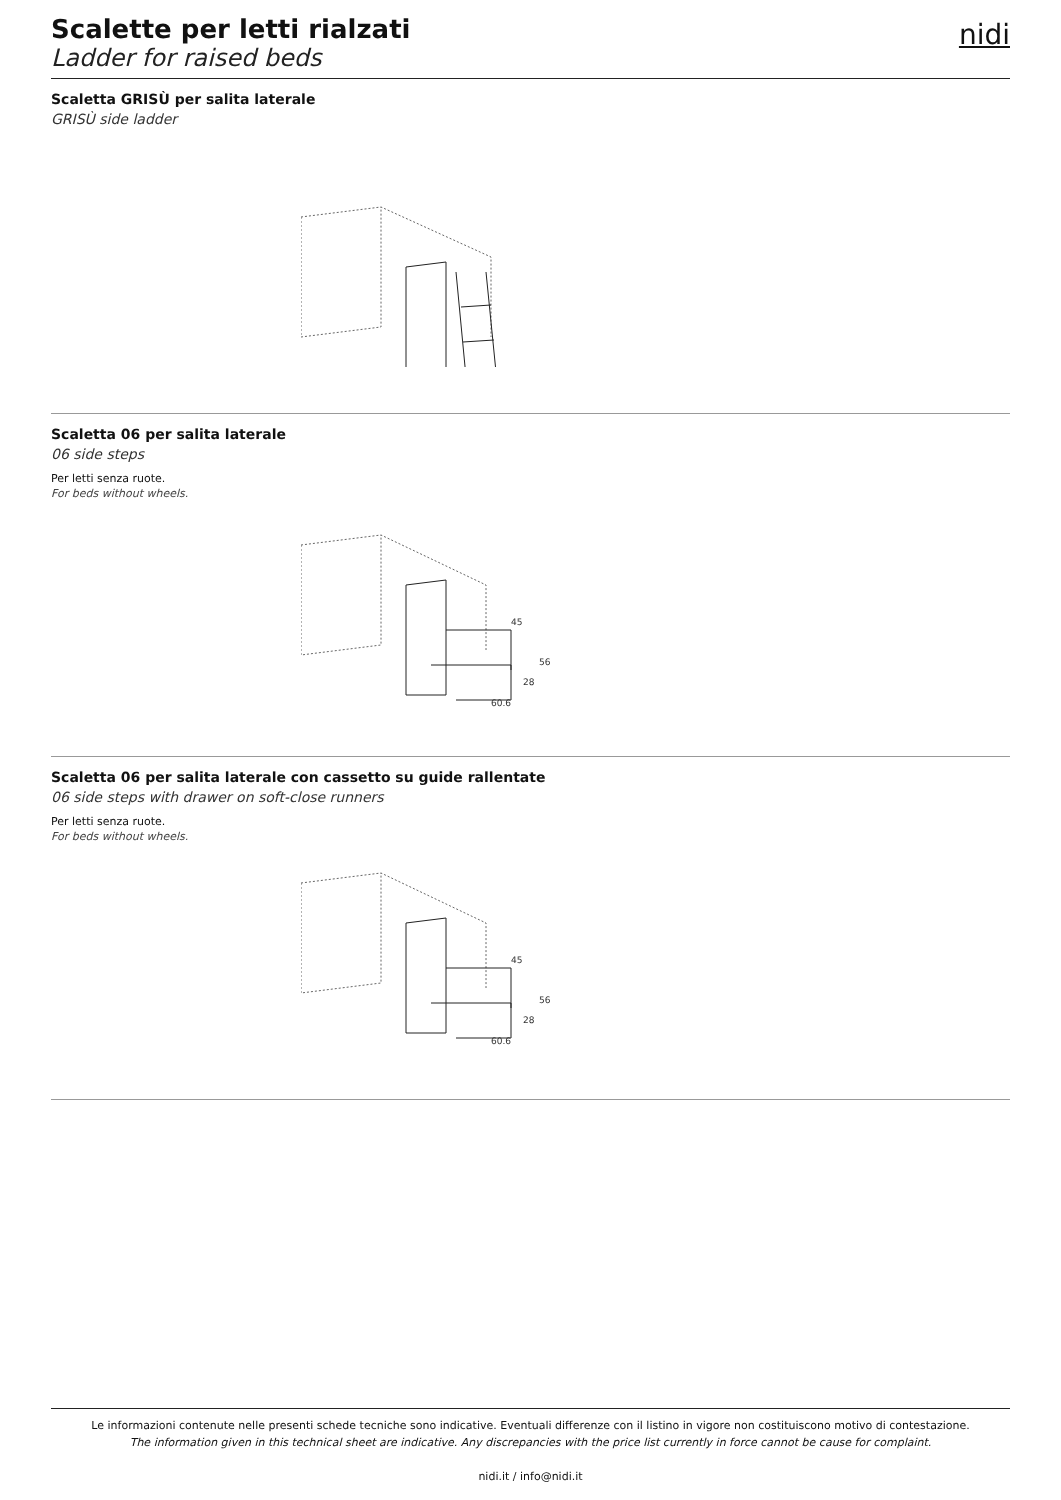Scalette per letti rialzati
Ladder for raised beds
nidi
Scaletta GRISÙ per salita laterale
GRISÙ side ladder
Scaletta 06 per salita laterale
06 side steps
Per letti senza ruote.
For beds without wheels.
45
56
28
60.6
Scaletta 06 per salita laterale con cassetto su guide rallentate
06 side steps with drawer on soft-close runners
Per letti senza ruote.
For beds without wheels.
45
56
28
60.6
Le informazioni contenute nelle presenti schede tecniche sono indicative. Eventuali differenze con il listino in vigore non costituiscono motivo di contestazione.
The information given in this technical sheet are indicative. Any discrepancies with the price list currently in force cannot be cause for complaint.
nidi.it / info@nidi.it